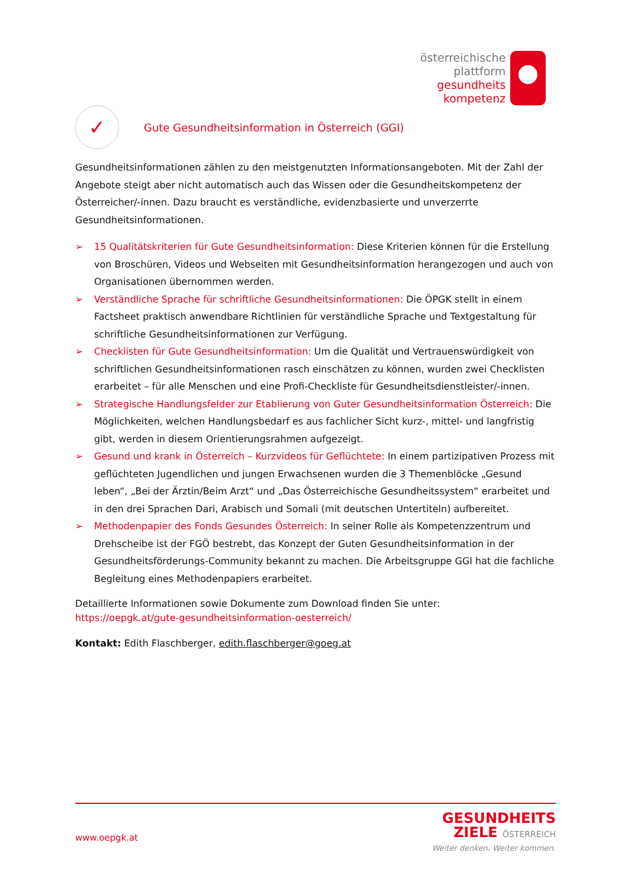österreichische
plattform
gesundheits
kompetenz
✓
Gute Gesundheitsinformation in Österreich (GGI)
Gesundheitsinformationen zählen zu den meistgenutzten Informationsangeboten. Mit der Zahl der Angebote steigt aber nicht automatisch auch das Wissen oder die Gesundheitskompetenz der Österreicher/-innen. Dazu braucht es verständliche, evidenzbasierte und unverzerrte Gesundheitsinformationen.
➢ 15 Qualitätskriterien für Gute Gesundheitsinformation: Diese Kriterien können für die Erstellung von Broschüren, Videos und Webseiten mit Gesundheitsinformation herangezogen und auch von Organisationen übernommen werden.
➢ Verständliche Sprache für schriftliche Gesundheitsinformationen: Die ÖPGK stellt in einem Factsheet praktisch anwendbare Richtlinien für verständliche Sprache und Textgestaltung für schriftliche Gesundheitsinformationen zur Verfügung.
➢ Checklisten für Gute Gesundheitsinformation: Um die Qualität und Vertrauenswürdigkeit von schriftlichen Gesundheitsinformationen rasch einschätzen zu können, wurden zwei Checklisten erarbeitet – für alle Menschen und eine Profi-Checkliste für Gesundheitsdienstleister/-innen.
➢ Strategische Handlungsfelder zur Etablierung von Guter Gesundheitsinformation Österreich: Die Möglichkeiten, welchen Handlungsbedarf es aus fachlicher Sicht kurz-, mittel- und langfristig gibt, werden in diesem Orientierungsrahmen aufgezeigt.
➢ Gesund und krank in Österreich – Kurzvideos für Geflüchtete: In einem partizipativen Prozess mit geflüchteten Jugendlichen und jungen Erwachsenen wurden die 3 Themenblöcke „Gesund leben“, „Bei der Ärztin/Beim Arzt“ und „Das Österreichische Gesundheitssystem“ erarbeitet und in den drei Sprachen Dari, Arabisch und Somali (mit deutschen Untertiteln) aufbereitet.
➢ Methodenpapier des Fonds Gesundes Österreich: In seiner Rolle als Kompetenzzentrum und Drehscheibe ist der FGÖ bestrebt, das Konzept der Guten Gesundheitsinformation in der Gesundheitsförderungs-Community bekannt zu machen. Die Arbeitsgruppe GGI hat die fachliche Begleitung eines Methodenpapiers erarbeitet.
Detaillierte Informationen sowie Dokumente zum Download finden Sie unter:
https://oepgk.at/gute-gesundheitsinformation-oesterreich/
Kontakt: Edith Flaschberger, edith.flaschberger@goeg.at
www.oepgk.at
GESUNDHEITS
ZIELE ÖSTERREICH
Weiter denken. Weiter kommen.